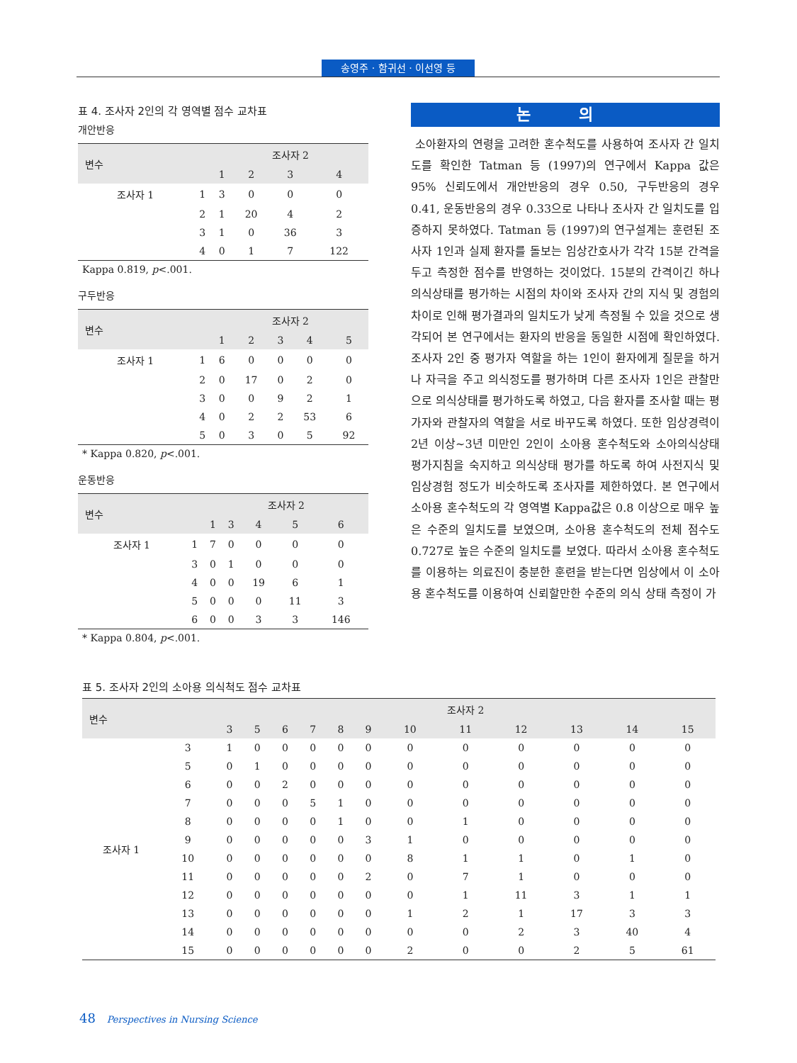송영주 · 함귀선 · 이선영 등
표 4. 조사자 2인의 각 영역별 점수 교차표
개안반응
| 변수 | | 조사자 2 | | | |
| --- | --- | --- | --- | --- | --- |
| | | 1 | 2 | 3 | 4 |
| 조사자 1 | 1 | 3 | 0 | 0 | 0 |
| | 2 | 1 | 20 | 4 | 2 |
| | 3 | 1 | 0 | 36 | 3 |
| | 4 | 0 | 1 | 7 | 122 |
Kappa 0.819, p<.001.
구두반응
| 변수 | | 조사자 2 | | | | |
| --- | --- | --- | --- | --- | --- | --- |
| | | 1 | 2 | 3 | 4 | 5 |
| 조사자 1 | 1 | 6 | 0 | 0 | 0 | 0 |
| | 2 | 0 | 17 | 0 | 2 | 0 |
| | 3 | 0 | 0 | 9 | 2 | 1 |
| | 4 | 0 | 2 | 2 | 53 | 6 |
| | 5 | 0 | 3 | 0 | 5 | 92 |
* Kappa 0.820, p<.001.
운동반응
| 변수 | | 조사자 2 | | | | |
| --- | --- | --- | --- | --- | --- | --- |
| | | 1 | 3 | 4 | 5 | 6 |
| 조사자 1 | 1 | 7 | 0 | 0 | 0 | 0 |
| | 3 | 0 | 1 | 0 | 0 | 0 |
| | 4 | 0 | 0 | 19 | 6 | 1 |
| | 5 | 0 | 0 | 0 | 11 | 3 |
| | 6 | 0 | 0 | 3 | 3 | 146 |
* Kappa 0.804, p<.001.
논 의
소아환자의 연령을 고려한 혼수척도를 사용하여 조사자 간 일치도를 확인한 Tatman 등 (1997)의 연구에서 Kappa 값은 95% 신뢰도에서 개안반응의 경우 0.50, 구두반응의 경우 0.41, 운동반응의 경우 0.33으로 나타나 조사자 간 일치도를 입증하지 못하였다. Tatman 등 (1997)의 연구설계는 훈련된 조사자 1인과 실제 환자를 돌보는 임상간호사가 각각 15분 간격을 두고 측정한 점수를 반영하는 것이었다. 15분의 간격이긴 하나 의식상태를 평가하는 시점의 차이와 조사자 간의 지식 및 경험의 차이로 인해 평가결과의 일치도가 낮게 측정될 수 있을 것으로 생각되어 본 연구에서는 환자의 반응을 동일한 시점에 확인하였다. 조사자 2인 중 평가자 역할을 하는 1인이 환자에게 질문을 하거나 자극을 주고 의식정도를 평가하며 다른 조사자 1인은 관찰만으로 의식상태를 평가하도록 하였고, 다음 환자를 조사할 때는 평가자와 관찰자의 역할을 서로 바꾸도록 하였다. 또한 임상경력이 2년 이상~3년 미만인 2인이 소아용 혼수척도와 소아의식상태 평가지침을 숙지하고 의식상태 평가를 하도록 하여 사전지식 및 임상경험 정도가 비슷하도록 조사자를 제한하였다. 본 연구에서 소아용 혼수척도의 각 영역별 Kappa값은 0.8 이상으로 매우 높은 수준의 일치도를 보였으며, 소아용 혼수척도의 전체 점수도 0.727로 높은 수준의 일치도를 보였다. 따라서 소아용 혼수척도를 이용하는 의료진이 충분한 훈련을 받는다면 임상에서 이 소아용 혼수척도를 이용하여 신뢰할만한 수준의 의식 상태 측정이 가
표 5. 조사자 2인의 소아용 의식척도 점수 교차표
| 변수 | | 조사자 2 | | | | | | | | | | | |
| --- | --- | --- | --- | --- | --- | --- | --- | --- | --- | --- | --- | --- | --- |
| | | 3 | 5 | 6 | 7 | 8 | 9 | 10 | 11 | 12 | 13 | 14 | 15 |
| 조사자 1 | 3 | 1 | 0 | 0 | 0 | 0 | 0 | 0 | 0 | 0 | 0 | 0 | 0 |
| | 5 | 0 | 1 | 0 | 0 | 0 | 0 | 0 | 0 | 0 | 0 | 0 | 0 |
| | 6 | 0 | 0 | 2 | 0 | 0 | 0 | 0 | 0 | 0 | 0 | 0 | 0 |
| | 7 | 0 | 0 | 0 | 5 | 1 | 0 | 0 | 0 | 0 | 0 | 0 | 0 |
| | 8 | 0 | 0 | 0 | 0 | 1 | 0 | 0 | 1 | 0 | 0 | 0 | 0 |
| | 9 | 0 | 0 | 0 | 0 | 0 | 3 | 1 | 0 | 0 | 0 | 0 | 0 |
| | 10 | 0 | 0 | 0 | 0 | 0 | 0 | 8 | 1 | 1 | 0 | 1 | 0 |
| | 11 | 0 | 0 | 0 | 0 | 0 | 2 | 0 | 7 | 1 | 0 | 0 | 0 |
| | 12 | 0 | 0 | 0 | 0 | 0 | 0 | 0 | 1 | 11 | 3 | 1 | 1 |
| | 13 | 0 | 0 | 0 | 0 | 0 | 0 | 1 | 2 | 1 | 17 | 3 | 3 |
| | 14 | 0 | 0 | 0 | 0 | 0 | 0 | 0 | 0 | 2 | 3 | 40 | 4 |
| | 15 | 0 | 0 | 0 | 0 | 0 | 0 | 2 | 0 | 0 | 2 | 5 | 61 |
48 Perspectives in Nursing Science